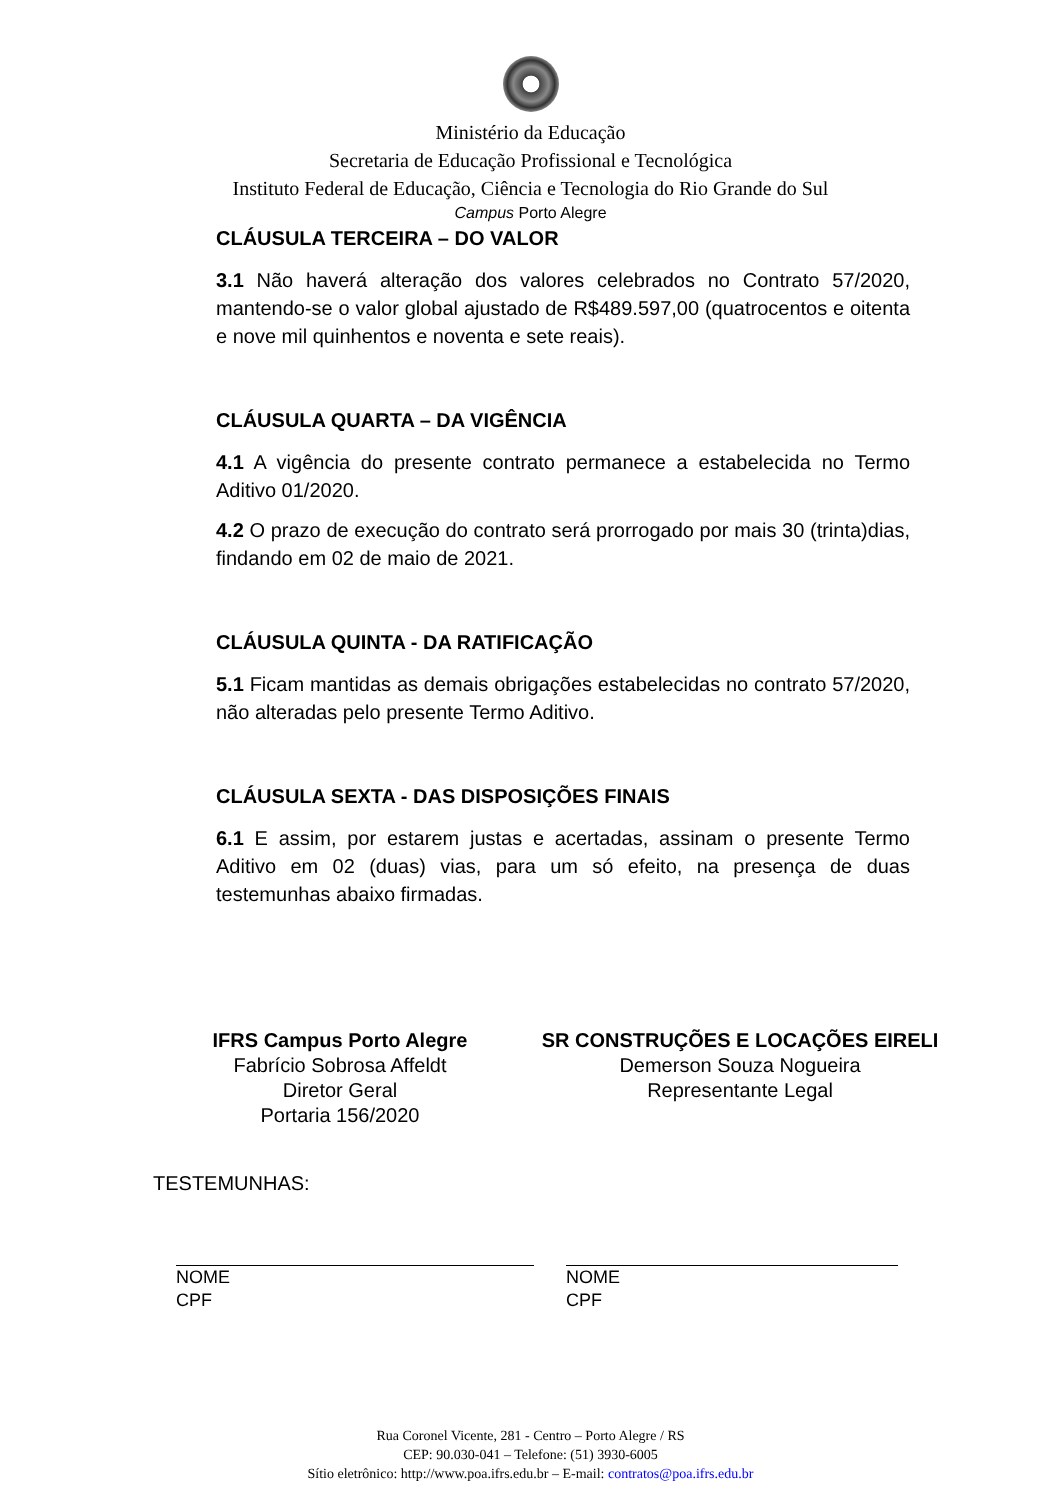Ministério da Educação
Secretaria de Educação Profissional e Tecnológica
Instituto Federal de Educação, Ciência e Tecnologia do Rio Grande do Sul
Campus Porto Alegre
CLÁUSULA TERCEIRA – DO VALOR
3.1 Não haverá alteração dos valores celebrados no Contrato 57/2020, mantendo-se o valor global ajustado de R$489.597,00 (quatrocentos e oitenta e nove mil quinhentos e noventa e sete reais).
CLÁUSULA QUARTA – DA VIGÊNCIA
4.1 A vigência do presente contrato permanece a estabelecida no Termo Aditivo 01/2020.
4.2 O prazo de execução do contrato será prorrogado por mais 30 (trinta)dias, findando em 02 de maio de 2021.
CLÁUSULA QUINTA - DA RATIFICAÇÃO
5.1 Ficam mantidas as demais obrigações estabelecidas no contrato 57/2020, não alteradas pelo presente Termo Aditivo.
CLÁUSULA SEXTA - DAS DISPOSIÇÕES FINAIS
6.1 E assim, por estarem justas e acertadas, assinam o presente Termo Aditivo em 02 (duas) vias, para um só efeito, na presença de duas testemunhas abaixo firmadas.
IFRS Campus Porto Alegre
Fabrício Sobrosa Affeldt
Diretor Geral
Portaria 156/2020
SR CONSTRUÇÕES E LOCAÇÕES EIRELI
Demerson Souza Nogueira
Representante Legal
TESTEMUNHAS:
NOME
CPF
NOME
CPF
Rua Coronel Vicente, 281 - Centro – Porto Alegre / RS
CEP: 90.030-041 – Telefone: (51) 3930-6005
Sítio eletrônico: http://www.poa.ifrs.edu.br – E-mail: contratos@poa.ifrs.edu.br